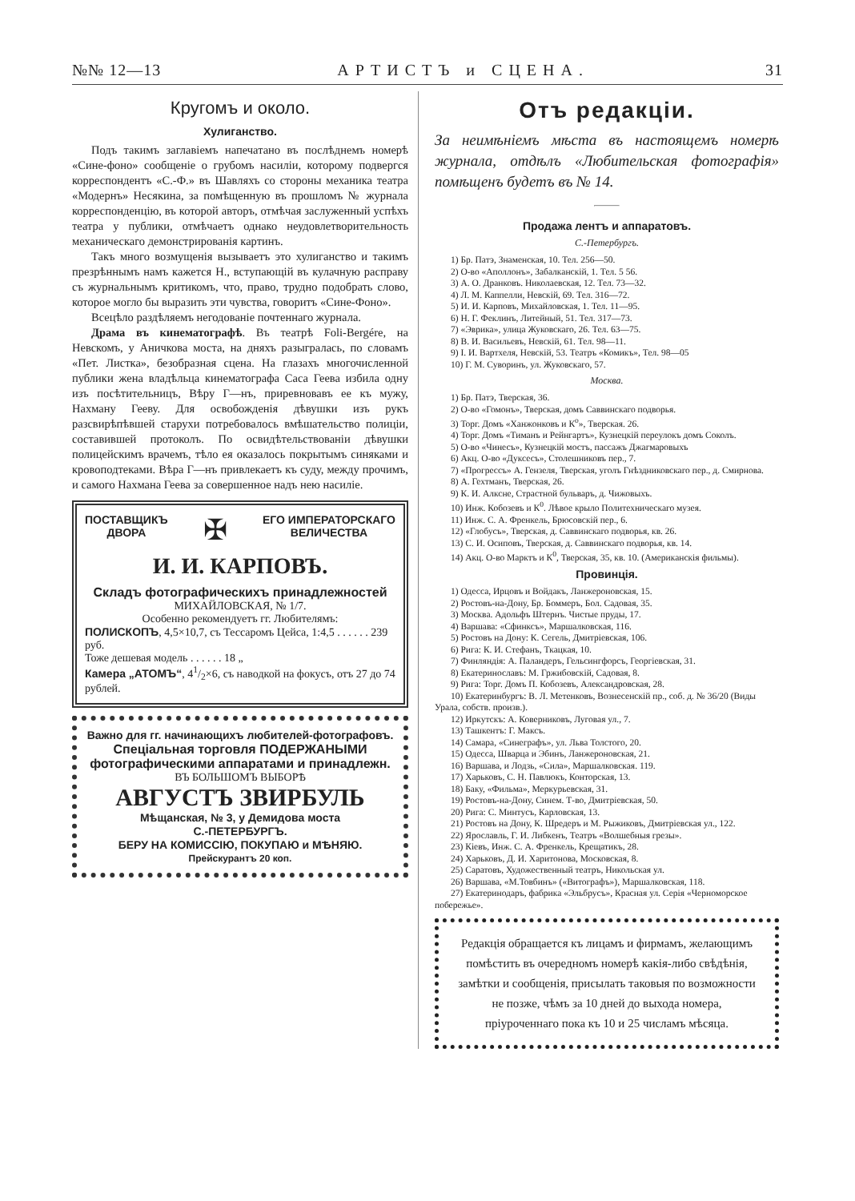№№ 12—13 АРТИСТЪ и СЦЕНА. 31
Кругомъ и около.
Хулиганство.
Подъ такимъ заглавіемъ напечатано въ послѣднемъ номерѣ «Сине-фоно» сообщеніе о грубомъ насиліи, которому подвергся корреспондентъ «С.-Ф.» въ Шавляхъ со стороны механика театра «Модернъ» Несякина, за помѣщенную въ прошломъ № журнала корреспонденцію, въ которой авторъ, отмѣчая заслуженный успѣхъ театра у публики, отмѣчаетъ однако неудовлетворительность механическаго демонстрированія картинъ.
Такъ много возмущенія вызываетъ это хулиганство и такимъ презрѣннымъ намъ кажется Н., вступающій въ кулачную расправу съ журнальнымъ критикомъ, что, право, трудно подобрать слово, которое могло бы выразить эти чувства, говоритъ «Сине-Фоно».
Всецѣло раздѣляемъ негодованіе почтеннаго журнала.
Драма въ кинематографѣ. Въ театрѣ Foli-Bergére, на Невскомъ, у Аничкова моста, на дняхъ разыгралась, по словамъ «Пет. Листка», безобразная сцена. На глазахъ многочисленной публики жена владѣльца кинематографа Саса Геева избила одну изъ посѣтительницъ, Вѣру Г—нъ, приревновавъ ее къ мужу, Нахману Гееву. Для освобожденія дѣвушки изъ рукъ разсвирѣпѣвшей старухи потребовалось вмѣшательство полиціи, составившей протоколъ. По освидѣтельствованіи дѣвушки полицейскимъ врачемъ, тѣло ея оказалось покрытымъ синяками и кровоподтеками. Вѣра Г—нъ привлекаетъ къ суду, между прочимъ, и самого Нахмана Геева за совершенное надъ нею насиліе.
ПОСТАВЩИКЪ
ДВОРА ✠ ЕГО ИМПЕРАТОРСКАГО
ВЕЛИЧЕСТВА
И. И. КАРПОВЪ.
Складъ фотографическихъ принадлежностей
МИХАЙЛОВСКАЯ, № 1/7.
Особенно рекомендуетъ гг. Любителямъ:
ПОЛИСКОПЪ, 4,5×10,7, съ Тессаромъ Цейса, 1:4,5 . . . . . . 239 руб.
Тоже дешевая модель . . . . . . 18 „
Камера „АТОМЪ“, 41/2×6, съ наводкой на фокусъ, отъ 27 до 74 рублей.
Важно для гг. начинающихъ любителей-фотографовъ.
Спеціальная торговля ПОДЕРЖАНЫМИ фотографическими аппаратами и принадлежн.
ВЪ БОЛЬШОМЪ ВЫБОРѢ
АВГУСТЪ ЗВИРБУЛЬ
Мѣщанская, № 3, у Демидова моста
С.-ПЕТЕРБУРГЪ.
БЕРУ НА КОМИССІЮ, ПОКУПАЮ и МѢНЯЮ.
Прейскурантъ 20 коп.
Отъ редакціи.
За неимѣніемъ мѣста въ настоящемъ номерѣ журнала, отдѣлъ «Любительская фотографія» помѣщенъ будетъ въ № 14.
Продажа лентъ и аппаратовъ.
С.-Петербургъ.
1) Бр. Патэ, Знаменская, 10. Тел. 256—50.
2) О-во «Аполлонъ», Забалканскій, 1. Тел. 5 56.
3) А. О. Дранковъ. Николаевская, 12. Тел. 73—32.
4) Л. М. Каппелли, Невскій, 69. Тел. 316—72.
5) И. И. Карповъ, Михайловская, 1. Тел. 11—95.
6) Н. Г. Феклинъ, Литейный, 51. Тел. 317—73.
7) «Эврика», улица Жуковскаго, 26. Тел. 63—75.
8) В. И. Васильевъ, Невскій, 61. Тел. 98—11.
9) І. И. Вартхеля, Невскій, 53. Театръ «Комикъ», Тел. 98—05
10) Г. М. Суворинъ, ул. Жуковскаго, 57.
Москва.
1) Бр. Патэ, Тверская, 36.
2) О-во «Гомонъ», Тверская, домъ Саввинскаго подворья.
3) Торг. Домъ «Ханжонковъ и К<sup>о</sup>», Тверская. 26.
4) Торг. Домъ «Тиманъ и Рейнгартъ», Кузнецкій переулокъ домъ Соколъ.
5) О-во «Чинесъ», Кузнецкій мостъ, пассажъ Джагмаровыхъ
6) Акц. О-во «Дуксесъ», Столешниковъ пер., 7.
7) «Прогрессъ» А. Гензеля, Тверская, уголъ Гнѣздниковскаго пер., д. Смирнова.
8) А. Гехтманъ, Тверская, 26.
9) К. И. Алксне, Страстной бульваръ, д. Чижовыхъ.
10) Инж. Кобозевъ и К<sup>0</sup>. Лѣвое крыло Политехническаго музея.
11) Инж. С. А. Френкель, Брюсовскій пер., 6.
12) «Глобусъ», Тверская, д. Саввинскаго подворья, кв. 26.
13) С. И. Осиповъ, Тверская, д. Саввинскаго подворья, кв. 14.
14) Акц. О-во Марктъ и К<sup>0</sup>, Тверская, 35, кв. 10. (Американскія фильмы).
Провинція.
1) Одесса, Ирцовъ и Войдакъ, Ланжероновская, 15.
2) Ростовъ-на-Дону, Бр. Боммеръ, Бол. Садовая, 35.
3) Москва. Адольфъ Штернъ. Чистые пруды, 17.
4) Варшава: «Сфинксъ», Маршалковская, 116.
5) Ростовъ на Дону: К. Сегель, Дмитріевская, 106.
6) Рига: К. И. Стефанъ, Ткацкая, 10.
7) Финляндія: А. Паландеръ, Гельсингфорсъ, Георгіевская, 31.
8) Екатеринославъ: М. Гржибовскій, Садовая, 8.
9) Рига: Торг. Домъ П. Кобозевъ, Александровская, 28.
10) Екатеринбургъ: В. Л. Метенковъ, Вознесенскій пр., соб. д. № 36/20 (Виды Урала, собств. произв.).
12) Иркутскъ: А. Коверниковъ, Луговая ул., 7.
13) Ташкентъ: Г. Максъ.
14) Самара, «Синеграфъ», ул. Льва Толстого, 20.
15) Одесса, Шварца и Эбинъ, Ланжероновская, 21.
16) Варшава, и Лодзь, «Сила», Маршалковская. 119.
17) Харьковъ, С. Н. Павлюкъ, Конторская, 13.
18) Баку, «Фильма», Меркурьевская, 31.
19) Ростовъ-на-Дону, Синем. Т-во, Дмитріевская, 50.
20) Рига: С. Минтусъ, Карловская, 13.
21) Ростовъ на Дону, К. Шредеръ и М. Рыжиковъ, Дмитріевская ул., 122.
22) Ярославль, Г. И. Либкенъ, Театръ «Волшебныя грезы».
23) Кіевъ, Инж. С. А. Френкель, Крещатикъ, 28.
24) Харьковъ, Д. И. Харитонова, Московская, 8.
25) Саратовъ, Художественный театръ, Никольская ул.
26) Варшава, «М.Товбинъ» («Витографъ»), Маршалковская, 118.
27) Екатеринодаръ, фабрика «Эльбрусъ», Красная ул. Серія «Черноморское побережье».
Редакція обращается къ лицамъ и фирмамъ, желающимъ помѣстить въ очередномъ номерѣ какія-либо свѣдѣнія, замѣтки и сообщенія, присылать таковыя по возможности не позже, чѣмъ за 10 дней до выхода номера, пріуроченнаго пока къ 10 и 25 числамъ мѣсяца.